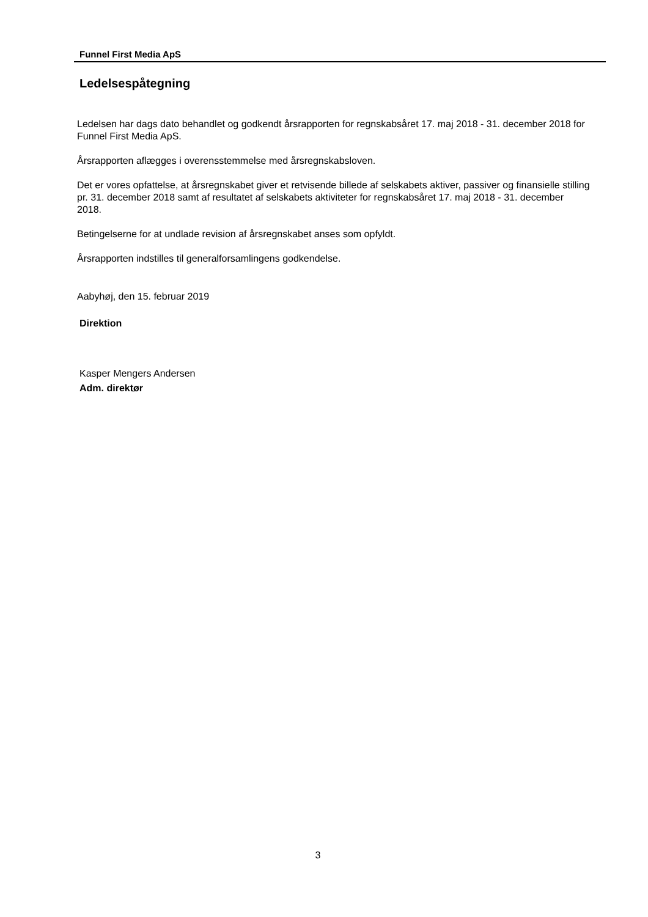Funnel First Media ApS
Ledelsespåtegning
Ledelsen har dags dato behandlet og godkendt årsrapporten for regnskabsåret 17. maj 2018 - 31. december 2018 for Funnel First Media ApS.
Årsrapporten aflægges i overensstemmelse med årsregnskabsloven.
Det er vores opfattelse, at årsregnskabet giver et retvisende billede af selskabets aktiver, passiver og finansielle stilling pr. 31. december 2018 samt af resultatet af selskabets aktiviteter for regnskabsåret 17. maj 2018 - 31. december 2018.
Betingelserne for at undlade revision af årsregnskabet anses som opfyldt.
Årsrapporten indstilles til generalforsamlingens godkendelse.
Aabyhøj, den 15. februar 2019
Direktion
Kasper Mengers Andersen
Adm. direktør
3